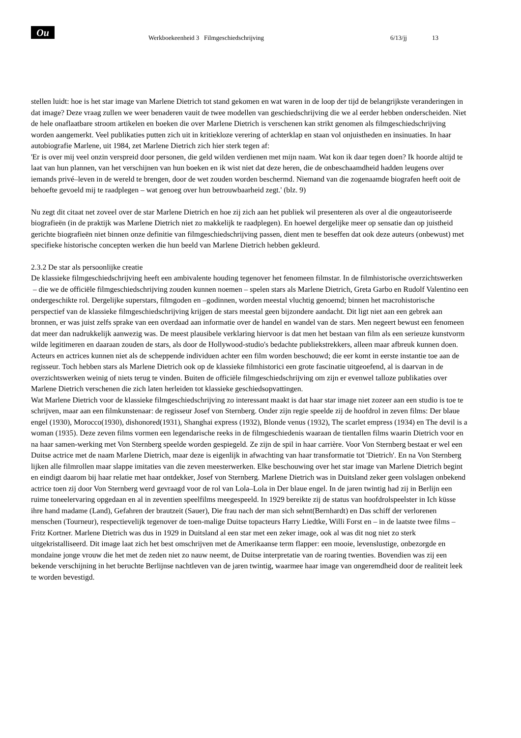Ou Werkboekeenheid 3 Filmgeschiedschrijving 6/13/jj 13
stellen luidt: hoe is het star image van Marlene Dietrich tot stand gekomen en wat waren in de loop der tijd de belangrijkste veranderingen in dat image? Deze vraag zullen we weer benaderen vauit de twee modellen van geschiedschrijving die we al eerder hebben onderscheiden. Niet de hele onaflaatbare stroom artikelen en boeken die over Marlene Dietrich is verschenen kan strikt genomen als filmgeschiedschrijving worden aangemerkt. Veel publikaties putten zich uit in kritiekloze verering of achterklap en staan vol onjuistheden en insinuaties. In haar autobiografie Marlene, uit 1984, zet Marlene Dietrich zich hier sterk tegen af:
'Er is over mij veel onzin verspreid door personen, die geld wilden verdienen met mijn naam. Wat kon ik daar tegen doen? Ik hoorde altijd te laat van hun plannen, van het verschijnen van hun boeken en ik wist niet dat deze heren, die de onbeschaamdheid hadden leugens over iemands privé–leven in de wereld te brengen, door de wet zouden worden beschermd. Niemand van die zogenaamde biografen heeft ooit de behoefte gevoeld mij te raadplegen – wat genoeg over hun betrouwbaarheid zegt.' (blz. 9)
Nu zegt dit citaat net zoveel over de star Marlene Dietrich en hoe zij zich aan het publiek wil presenteren als over al die ongeautoriseerde biografieën (in de praktijk was Marlene Dietrich niet zo makkelijk te raadplegen). En hoewel dergelijke meer op sensatie dan op juistheid gerichte biografieën niet binnen onze definitie van filmgeschiedschrijving passen, dient men te beseffen dat ook deze auteurs (onbewust) met specifieke historische concepten werken die hun beeld van Marlene Dietrich hebben gekleurd.
2.3.2 De star als persoonlijke creatie
De klassieke filmgeschiedschrijving heeft een ambivalente houding tegenover het fenomeen filmstar. In de filmhistorische overzichtswerken – die we de officiële filmgeschiedschrijving zouden kunnen noemen – spelen stars als Marlene Dietrich, Greta Garbo en Rudolf Valentino een ondergeschikte rol. Dergelijke superstars, filmgoden en –godinnen, worden meestal vluchtig genoemd; binnen het macrohistorische perspectief van de klassieke filmgeschiedschrijving krijgen de stars meestal geen bijzondere aandacht. Dit ligt niet aan een gebrek aan bronnen, er was juist zelfs sprake van een overdaad aan informatie over de handel en wandel van de stars. Men negeert bewust een fenomeen dat meer dan nadrukkelijk aanwezig was. De meest plausibele verklaring hiervoor is dat men het bestaan van film als een serieuze kunstvorm wilde legitimeren en daaraan zouden de stars, als door de Hollywood-studio's bedachte publiekstrekkers, alleen maar afbreuk kunnen doen. Acteurs en actrices kunnen niet als de scheppende individuen achter een film worden beschouwd; die eer komt in eerste instantie toe aan de regisseur. Toch hebben stars als Marlene Dietrich ook op de klassieke filmhistorici een grote fascinatie uitgeoefend, al is daarvan in de overzichtswerken weinig of niets terug te vinden. Buiten de officiële filmgeschiedschrijving om zijn er evenwel talloze publikaties over Marlene Dietrich verschenen die zich laten herleiden tot klassieke geschiedsopvattingen.
Wat Marlene Dietrich voor de klassieke filmgeschiedschrijving zo interessant maakt is dat haar star image niet zozeer aan een studio is toe te schrijven, maar aan een filmkunstenaar: de regisseur Josef von Sternberg. Onder zijn regie speelde zij de hoofdrol in zeven films: Der blaue engel (1930), Morocco(1930), dishonored(1931), Shanghai express (1932), Blonde venus (1932), The scarlet empress (1934) en The devil is a woman (1935). Deze zeven films vormen een legendarische reeks in de filmgeschiedenis waaraan de tientallen films waarin Dietrich voor en na haar samen-werking met Von Sternberg speelde worden gespiegeld. Ze zijn de spil in haar carrière. Voor Von Sternberg bestaat er wel een Duitse actrice met de naam Marlene Dietrich, maar deze is eigenlijk in afwachting van haar transformatie tot 'Dietrich'. En na Von Sternberg lijken alle filmrollen maar slappe imitaties van die zeven meesterwerken. Elke beschouwing over het star image van Marlene Dietrich begint en eindigt daarom bij haar relatie met haar ontdekker, Josef von Sternberg. Marlene Dietrich was in Duitsland zeker geen volslagen onbekend actrice toen zij door Von Sternberg werd gevraagd voor de rol van Lola–Lola in Der blaue engel. In de jaren twintig had zij in Berlijn een ruime toneelervaring opgedaan en al in zeventien speelfilms meegespeeld. In 1929 bereikte zij de status van hoofdrolspeelster in Ich küsse ihre hand madame (Land), Gefahren der brautzeit (Sauer), Die frau nach der man sich sehnt(Bernhardt) en Das schiff der verlorenen menschen (Tourneur), respectievelijk tegenover de toen-malige Duitse topacteurs Harry Liedtke, Willi Forst en – in de laatste twee films – Fritz Kortner. Marlene Dietrich was dus in 1929 in Duitsland al een star met een zeker image, ook al was dit nog niet zo sterk uitgekristalliseerd. Dit image laat zich het best omschrijven met de Amerikaanse term flapper: een mooie, levenslustige, onbezorgde en mondaine jonge vrouw die het met de zeden niet zo nauw neemt, de Duitse interpretatie van de roaring twenties. Bovendien was zij een bekende verschijning in het beruchte Berlijnse nachtleven van de jaren twintig, waarmee haar image van ongeremdheid door de realiteit leek te worden bevestigd.